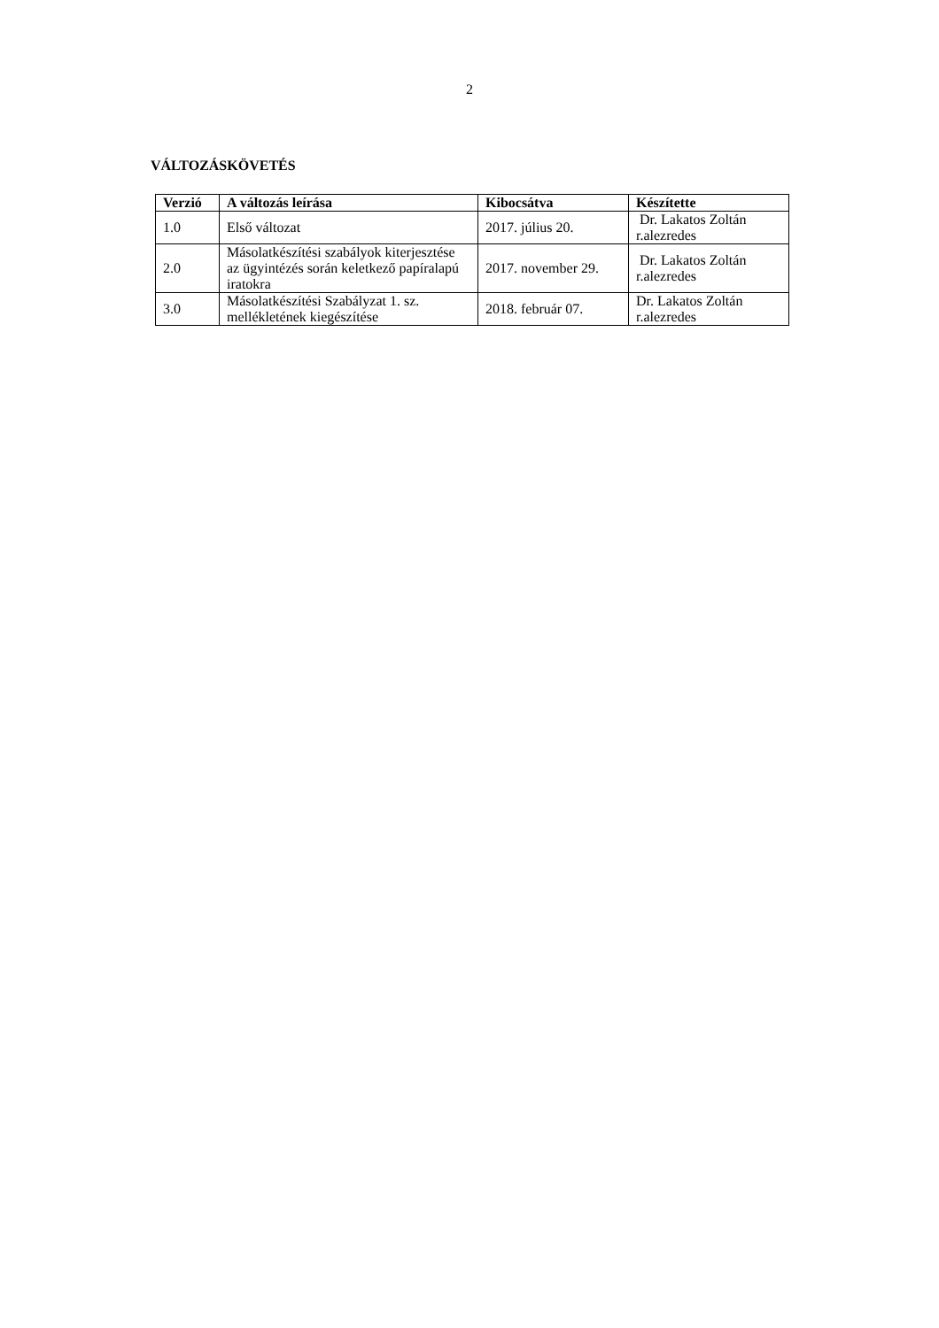2
VÁLTOZÁSKÖVETÉS
| Verzió | A változás leírása | Kibocsátva | Készítette |
| --- | --- | --- | --- |
| 1.0 | Első változat | 2017. július 20. | Dr. Lakatos Zoltán r.alezredes |
| 2.0 | Másolatkészítési szabályok kiterjesztése az ügyintézés során keletkező papíralapú iratokra | 2017. november 29. | Dr. Lakatos Zoltán r.alezredes |
| 3.0 | Másolatkészítési Szabályzat 1. sz. mellékletének kiegészítése | 2018. február 07. | Dr. Lakatos Zoltán r.alezredes |